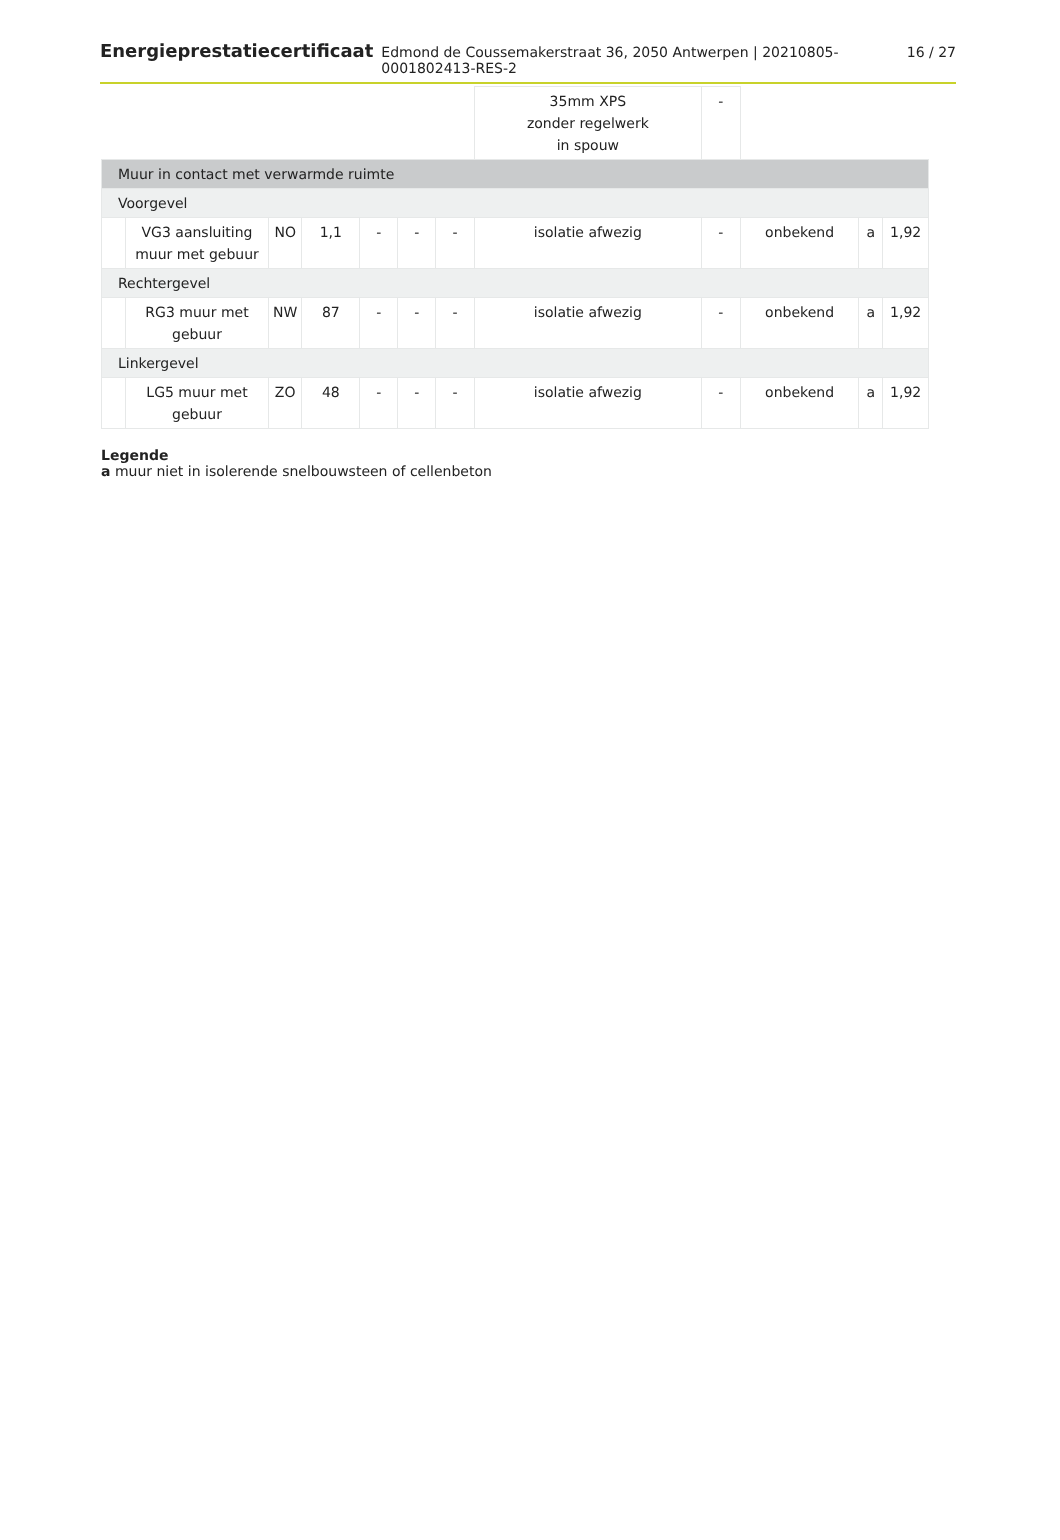Energieprestatiecertificaat Edmond de Coussemakerstraat 36, 2050 Antwerpen | 20210805-0001802413-RES-2 16 / 27
| | | | | | | | 35mm XPS zonder regelwerk in spouw | - | | | |
| Muur in contact met verwarmde ruimte | | | | | | | | | | | |
| Voorgevel | | | | | | | | | | | |
| | VG3 aansluiting muur met gebuur | NO | 1,1 | - | - | - | isolatie afwezig | - | onbekend | a | 1,92 |
| Rechtergevel | | | | | | | | | | | |
| | RG3 muur met gebuur | NW | 87 | - | - | - | isolatie afwezig | - | onbekend | a | 1,92 |
| Linkergevel | | | | | | | | | | | |
| | LG5 muur met gebuur | ZO | 48 | - | - | - | isolatie afwezig | - | onbekend | a | 1,92 |
Legende
a muur niet in isolerende snelbouwsteen of cellenbeton